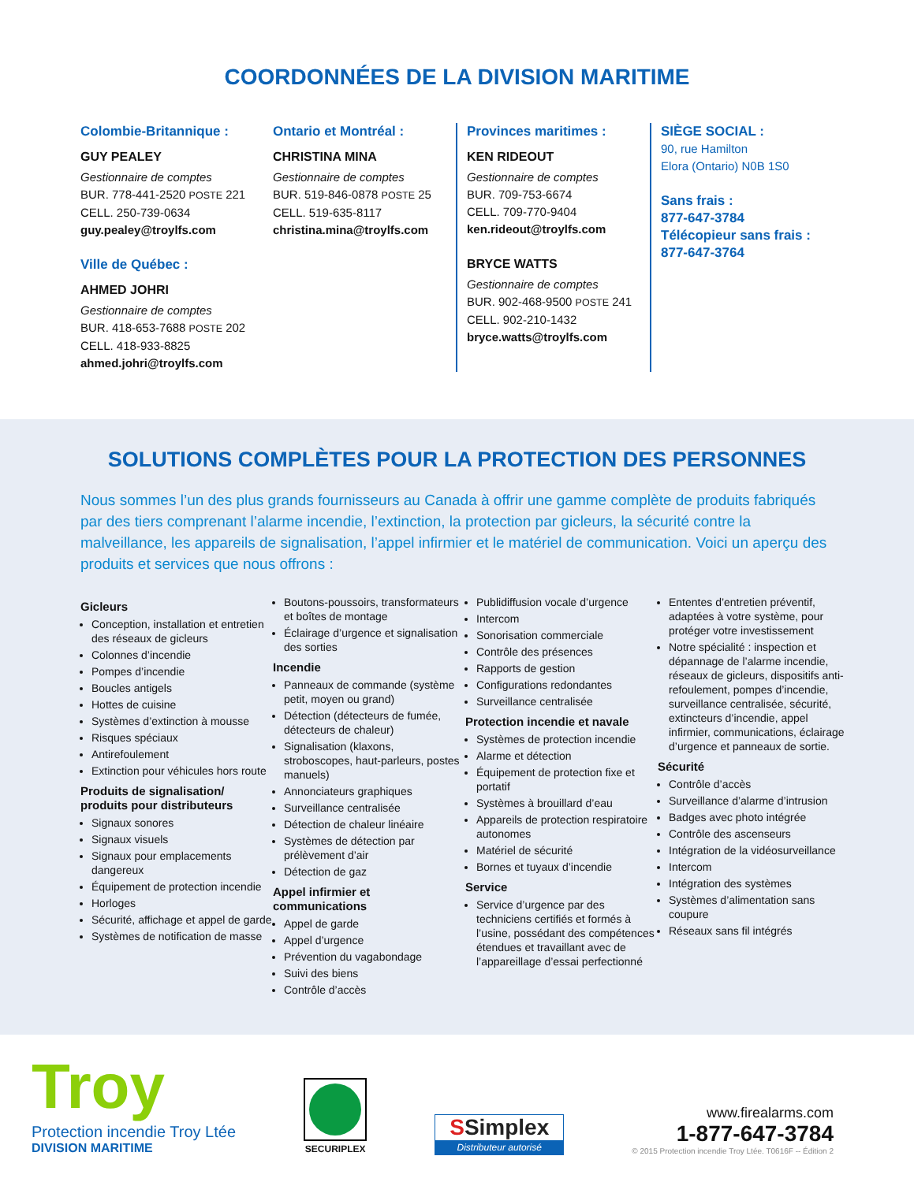COORDONNÉES DE LA DIVISION MARITIME
Colombie-Britannique :
GUY PEALEY
Gestionnaire de comptes
BUR. 778-441-2520 POSTE 221
CELL. 250-739-0634
guy.pealey@troylfs.com
Ville de Québec :
AHMED JOHRI
Gestionnaire de comptes
BUR. 418-653-7688 POSTE 202
CELL. 418-933-8825
ahmed.johri@troylfs.com
Ontario et Montréal :
CHRISTINA MINA
Gestionnaire de comptes
BUR. 519-846-0878 POSTE 25
CELL. 519-635-8117
christina.mina@troylfs.com
Provinces maritimes :
KEN RIDEOUT
Gestionnaire de comptes
BUR. 709-753-6674
CELL. 709-770-9404
ken.rideout@troylfs.com
BRYCE WATTS
Gestionnaire de comptes
BUR. 902-468-9500 POSTE 241
CELL. 902-210-1432
bryce.watts@troylfs.com
SIÈGE SOCIAL :
90, rue Hamilton
Elora (Ontario) N0B 1S0
Sans frais :
877-647-3784
Télécopieur sans frais :
877-647-3764
SOLUTIONS COMPLÈTES POUR LA PROTECTION DES PERSONNES
Nous sommes l’un des plus grands fournisseurs au Canada à offrir une gamme complète de produits fabriqués par des tiers comprenant l’alarme incendie, l’extinction, la protection par gicleurs, la sécurité contre la malveillance, les appareils de signalisation, l’appel infirmier et le matériel de communication. Voici un aperçu des produits et services que nous offrons :
Gicleurs
Conception, installation et entretien des réseaux de gicleurs
Colonnes d’incendie
Pompes d’incendie
Boucles antigels
Hottes de cuisine
Systèmes d’extinction à mousse
Risques spéciaux
Antirefoulement
Extinction pour véhicules hors route
Produits de signalisation/ produits pour distributeurs
Signaux sonores
Signaux visuels
Signaux pour emplacements dangereux
Équipement de protection incendie
Horloges
Sécurité, affichage et appel de garde
Systèmes de notification de masse
Boutons-poussoirs, transformateurs et boîtes de montage
Éclairage d’urgence et signalisation des sorties
Incendie
Panneaux de commande (système petit, moyen ou grand)
Détection (détecteurs de fumée, détecteurs de chaleur)
Signalisation (klaxons, stroboscopes, haut-parleurs, postes manuels)
Annonciateurs graphiques
Surveillance centralisée
Détection de chaleur linéaire
Systèmes de détection par prélèvement d’air
Détection de gaz
Appel infirmier et communications
Appel de garde
Appel d’urgence
Prévention du vagabondage
Suivi des biens
Contrôle d’accès
Publidiffusion vocale d’urgence
Intercom
Sonorisation commerciale
Contrôle des présences
Rapports de gestion
Configurations redondantes
Surveillance centralisée
Protection incendie et navale
Systèmes de protection incendie
Alarme et détection
Équipement de protection fixe et portatif
Systèmes à brouillard d’eau
Appareils de protection respiratoire autonomes
Matériel de sécurité
Bornes et tuyaux d’incendie
Service
Service d’urgence par des techniciens certifiés et formés à l’usine, possédant des compétences étendues et travaillant avec de l’appareillage d’essai perfectionné
Ententes d’entretien préventif, adaptées à votre système, pour protéger votre investissement
Notre spécialité : inspection et dépannage de l’alarme incendie, réseaux de gicleurs, dispositifs anti-refoulement, pompes d’incendie, surveillance centralisée, sécurité, extincteurs d’incendie, appel infirmier, communications, éclairage d’urgence et panneaux de sortie.
Sécurité
Contrôle d’accès
Surveillance d’alarme d’intrusion
Badges avec photo intégrée
Contrôle des ascenseurs
Intégration de la vidéosurveillance
Intercom
Intégration des systèmes
Systèmes d’alimentation sans coupure
Réseaux sans fil intégrés
Troy
Protection incendie Troy Ltée
DIVISION MARITIME
SECURIPLEX
SSimplex
Distributeur autorisé
www.firealarms.com
1-877-647-3784
© 2015 Protection incendie Troy Ltée. T0616F -- Édition 2